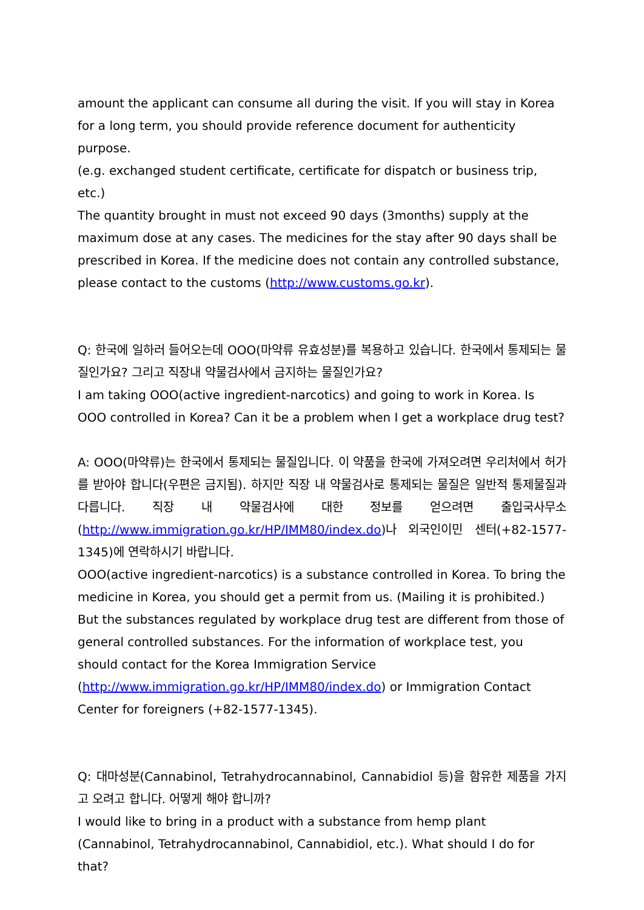amount the applicant can consume all during the visit. If you will stay in Korea for a long term, you should provide reference document for authenticity purpose.
(e.g. exchanged student certificate, certificate for dispatch or business trip, etc.)
The quantity brought in must not exceed 90 days (3months) supply at the maximum dose at any cases. The medicines for the stay after 90 days shall be prescribed in Korea. If the medicine does not contain any controlled substance, please contact to the customs (http://www.customs.go.kr).
Q: 한국에 일하러 들어오는데 OOO(마약류 유효성분)를 복용하고 있습니다. 한국에서 통제되는 물질인가요? 그리고 직장내 약물검사에서 금지하는 물질인가요?
I am taking OOO(active ingredient-narcotics) and going to work in Korea. Is OOO controlled in Korea? Can it be a problem when I get a workplace drug test?
A: OOO(마약류)는 한국에서 통제되는 물질입니다. 이 약품을 한국에 가져오려면 우리처에서 허가를 받아야 합니다(우편은 금지됨). 하지만 직장 내 약물검사로 통제되는 물질은 일반적 통제물질과 다릅니다. 직장 내 약물검사에 대한 정보를 얻으려면 출입국사무소(http://www.immigration.go.kr/HP/IMM80/index.do)나 외국인이민 센터(+82-1577-1345)에 연락하시기 바랍니다.
OOO(active ingredient-narcotics) is a substance controlled in Korea. To bring the medicine in Korea, you should get a permit from us. (Mailing it is prohibited.) But the substances regulated by workplace drug test are different from those of general controlled substances. For the information of workplace test, you should contact for the Korea Immigration Service
(http://www.immigration.go.kr/HP/IMM80/index.do) or Immigration Contact Center for foreigners (+82-1577-1345).
Q: 대마성분(Cannabinol, Tetrahydrocannabinol, Cannabidiol 등)을 함유한 제품을 가지고 오려고 합니다. 어떻게 해야 합니까?
I would like to bring in a product with a substance from hemp plant (Cannabinol, Tetrahydrocannabinol, Cannabidiol, etc.). What should I do for that?